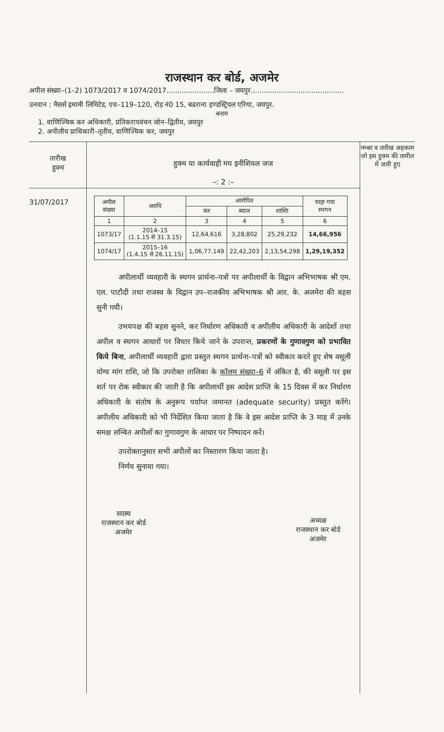राजस्थान कर बोर्ड, अजमेर
अपील संख्या–(1–2) 1073/2017 व 1074/2017......................जिला – जयपुर...........................................
उनवान : मैसर्स इमामी लिमिटेड, एच–119–120, रोड़ नं0 15, बढराना इण्डस्ट्रियल एरिया, जयपुर.
बनाम
1. वाणिज्यिक कर अधिकारी, प्रतिकरापवंचन जोन–द्वितीय, जयपुर
2. अपीलीय प्राधिकारी–तृतीय, वाणिज्यिक कर, जयपुर
तारीख
हुक्म
31/07/2017
हुक्म या कार्यवाही मय इनीशियल जज
–: 2 :–
| अपील संख्या | अवधि | आरोपित | | | चाहा गया स्थगन |
| --- | --- | --- | --- | --- | --- |
| | | कर | ब्याज | शास्ति | |
| 1 | 2 | 3 | 4 | 5 | 6 |
| 1073/17 | 2014–15 (1.1.15 से 31.3.15) | 12,64,616 | 3,28,802 | 25,29,232 | 14,66,956 |
| 1074/17 | 2015–16 (1.4.15 से 26.11.15) | 1,06,77,149 | 22,42,203 | 2,13,54,298 | 1,29,19,352 |
अपीलार्थी व्यवहारी के स्थगन प्रार्थना–पत्रों पर अपीलार्थी के विद्वान अभिभाषक श्री एम. एल. पाटौदी तथा राजस्व के विद्वान उप–राजकीय अभिभाषक श्री आर. के. अजमेरा की बहस सुनी गयी।
उभयपक्ष की बहस सुनने, कर निर्धारण अधिकारी व अपीलीय अधिकारी के आदेशों तथा अपील व स्थगन आधारों पर विचार किये जाने के उपरान्त, प्रकरणों के गुणावगुण को प्रभावित किये बिना, अपीलार्थी व्यवहारी द्वारा प्रस्तुत स्थगन प्रार्थना–पत्रों को स्वीकार करते हुए शेष वसूली योग्य मांग राशि, जो कि उपरोक्त तालिका के कॉलम संख्या–6 में अंकित है, की वसूली पर इस शर्त पर रोक स्वीकार की जाती है कि अपीलार्थी इस आदेश प्राप्ति के 15 दिवस में कर निर्धारण अधिकारी के संतोष के अनुरूप पर्याप्त जमानत (adequate security) प्रस्तुत करेंगे। अपीलीय अधिकारी को भी निर्देशित किया जाता है कि वे इस आदेश प्राप्ति के 3 माह में उनके समक्ष लम्बित अपीलों का गुणावगुण के आधार पर निष्पादन करें।
उपरोक्तानुसार सभी अपीलों का निस्तारण किया जाता है।
निर्णय सुनाया गया।
सदस्य
राजस्थान कर बोर्ड
अजमेर
​
अध्यक्ष
राजस्थान कर बोर्ड
अजमेर
नम्बर व तारीख अहकाम जो इस हुक्म की तामील में जारी हुए